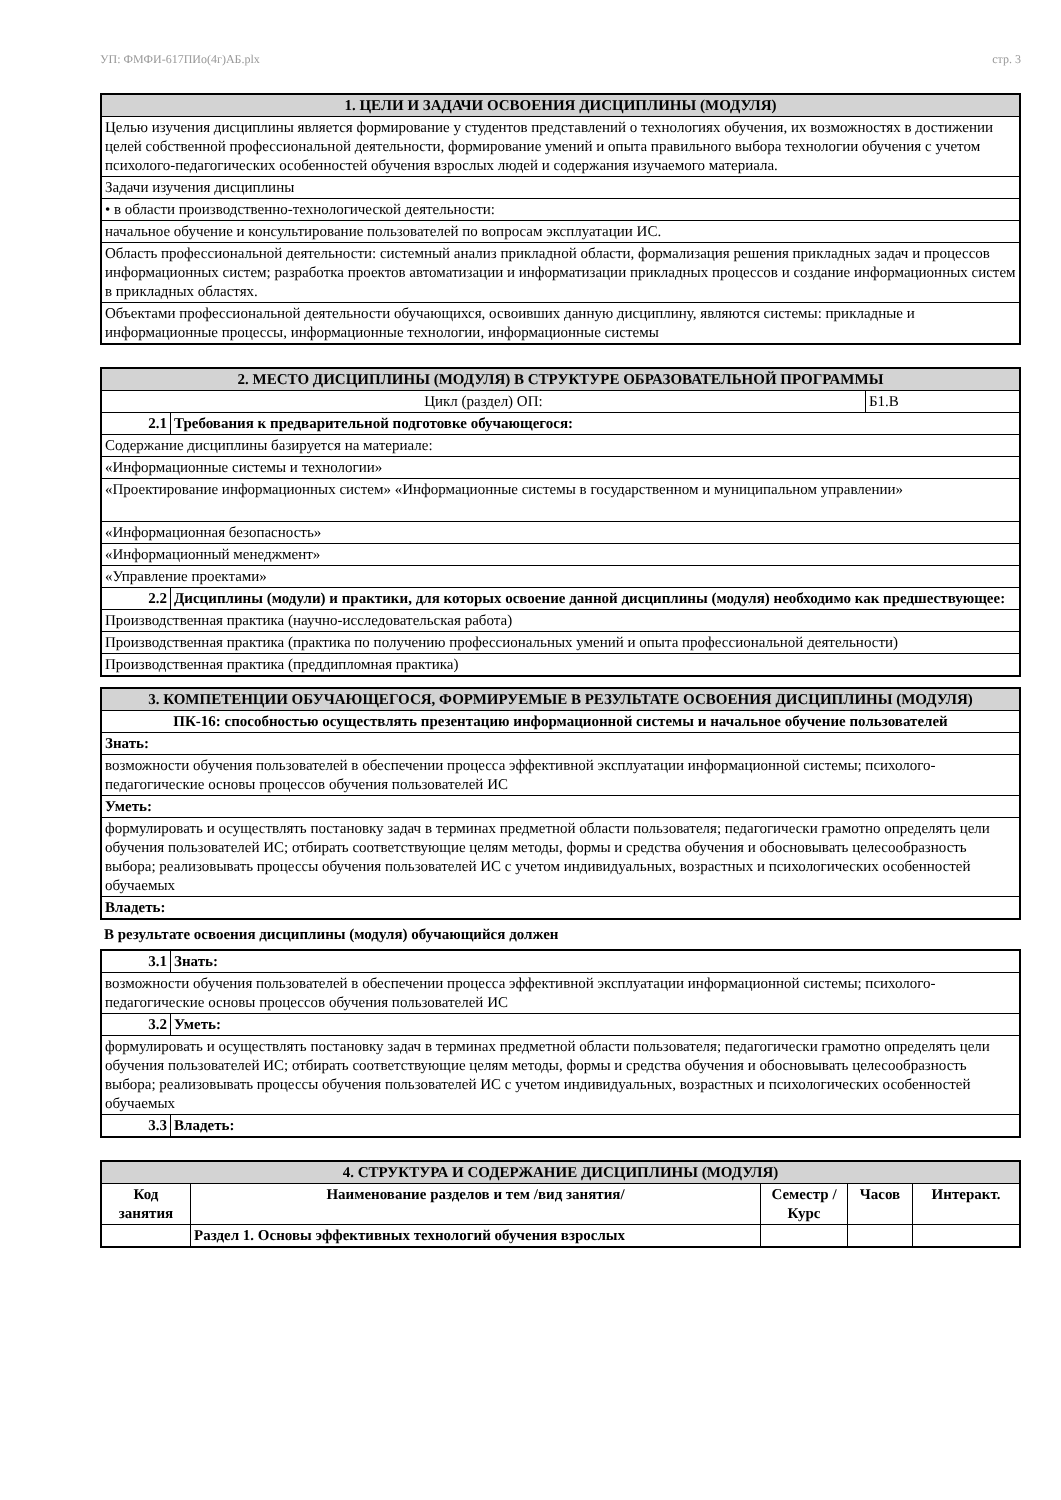УП: ФМФИ-617ПИо(4г)АБ.plx стр. 3
| 1. ЦЕЛИ И ЗАДАЧИ ОСВОЕНИЯ ДИСЦИПЛИНЫ (МОДУЛЯ) |
| --- |
| Целью изучения дисциплины является формирование у студентов представлений о технологиях обучения, их возможностях в достижении целей собственной профессиональной деятельности, формирование умений и опыта правильного выбора технологии обучения с учетом психолого-педагогических особенностей обучения взрослых людей и содержания изучаемого материала. |
| Задачи изучения дисциплины |
| • в области производственно-технологической деятельности: |
| начальное обучение и консультирование пользователей по вопросам эксплуатации ИС. |
| Область профессиональной деятельности: системный анализ прикладной области, формализация решения прикладных задач и процессов информационных систем; разработка проектов автоматизации и информатизации прикладных процессов и создание информационных систем в прикладных областях. |
| Объектами профессиональной деятельности обучающихся, освоивших данную дисциплину, являются системы: прикладные и информационные процессы, информационные технологии, информационные системы |
| 2. МЕСТО ДИСЦИПЛИНЫ (МОДУЛЯ) В СТРУКТУРЕ ОБРАЗОВАТЕЛЬНОЙ ПРОГРАММЫ | | |
| --- | --- | --- |
| Цикл (раздел) ОП: | | Б1.В |
| 2.1 | Требования к предварительной подготовке обучающегося: | |
| Содержание дисциплины базируется на материале: | | |
| «Информационные системы и технологии» | | |
| «Проектирование информационных систем» «Информационные системы в государственном и муниципальном управлении» | | |
| «Информационная безопасность» | | |
| «Информационный менеджмент» | | |
| «Управление проектами» | | |
| 2.2 | Дисциплины (модули) и практики, для которых освоение данной дисциплины (модуля) необходимо как предшествующее: | |
| Производственная практика (научно-исследовательская работа) | | |
| Производственная практика (практика по получению профессиональных умений и опыта профессиональной деятельности) | | |
| Производственная практика (преддипломная практика) | | |
| 3. КОМПЕТЕНЦИИ ОБУЧАЮЩЕГОСЯ, ФОРМИРУЕМЫЕ В РЕЗУЛЬТАТЕ ОСВОЕНИЯ ДИСЦИПЛИНЫ (МОДУЛЯ) |
| --- |
| ПК-16: способностью осуществлять презентацию информационной системы и начальное обучение пользователей |
| Знать: |
| возможности обучения пользователей в обеспечении процесса эффективной эксплуатации информационной системы; психолого-педагогические основы процессов обучения пользователей ИС |
| Уметь: |
| формулировать и осуществлять постановку задач в терминах предметной области пользователя; педагогически грамотно определять цели обучения пользователей ИС; отбирать соответствующие целям методы, формы и средства обучения и обосновывать целесообразность выбора; реализовывать процессы обучения пользователей ИС с учетом индивидуальных, возрастных и психологических особенностей обучаемых |
| Владеть: |
В результате освоения дисциплины (модуля) обучающийся должен
| 3.1 | Знать: |
| возможности обучения пользователей в обеспечении процесса эффективной эксплуатации информационной системы; психолого-педагогические основы процессов обучения пользователей ИС | |
| 3.2 | Уметь: |
| формулировать и осуществлять постановку задач в терминах предметной области пользователя; педагогически грамотно определять цели обучения пользователей ИС; отбирать соответствующие целям методы, формы и средства обучения и обосновывать целесообразность выбора; реализовывать процессы обучения пользователей ИС с учетом индивидуальных, возрастных и психологических особенностей обучаемых | |
| 3.3 | Владеть: |
| 4. СТРУКТУРА И СОДЕРЖАНИЕ ДИСЦИПЛИНЫ (МОДУЛЯ) | | | | |
| --- | --- | --- | --- | --- |
| Код занятия | Наименование разделов и тем /вид занятия/ | Семестр / Курс | Часов | Интеракт. |
| | Раздел 1. Основы эффективных технологий обучения взрослых | | | |